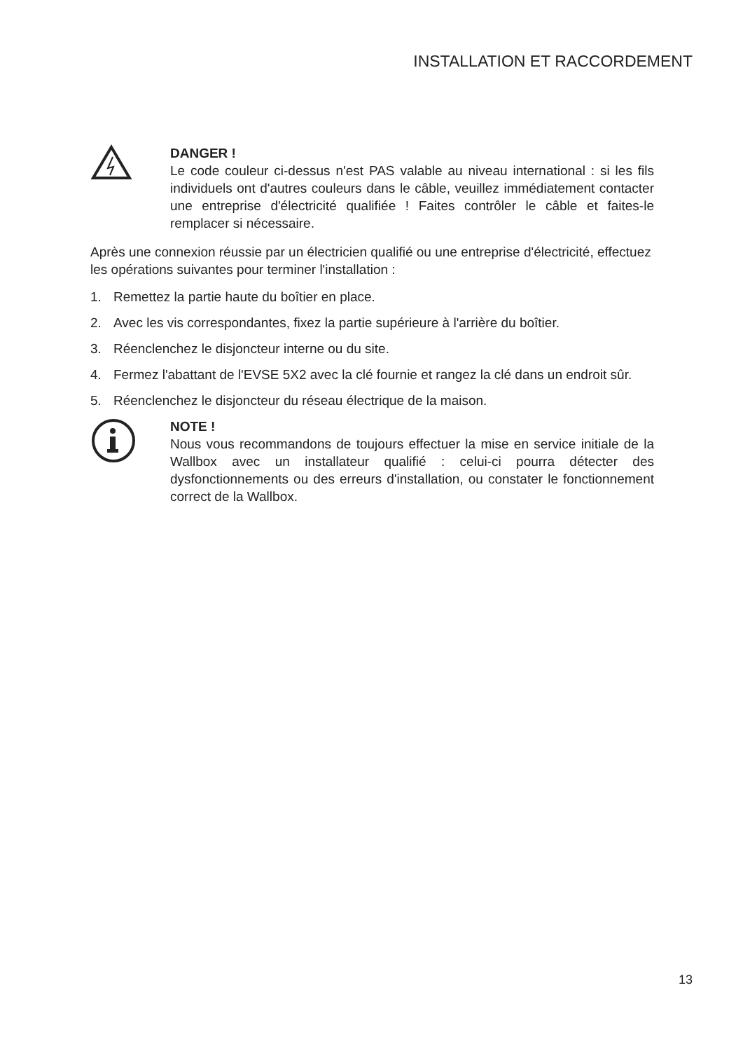INSTALLATION ET RACCORDEMENT
DANGER !
Le code couleur ci-dessus n'est PAS valable au niveau international : si les fils individuels ont d'autres couleurs dans le câble, veuillez immédiatement contacter une entreprise d'électricité qualifiée ! Faites contrôler le câble et faites-le remplacer si nécessaire.
Après une connexion réussie par un électricien qualifié ou une entreprise d'électricité, effectuez les opérations suivantes pour terminer l'installation :
1. Remettez la partie haute du boîtier en place.
2. Avec les vis correspondantes, fixez la partie supérieure à l'arrière du boîtier.
3. Réenclenchez le disjoncteur interne ou du site.
4. Fermez l'abattant de l'EVSE 5X2 avec la clé fournie et rangez la clé dans un endroit sûr.
5. Réenclenchez le disjoncteur du réseau électrique de la maison.
NOTE !
Nous vous recommandons de toujours effectuer la mise en service initiale de la Wallbox avec un installateur qualifié : celui-ci pourra détecter des dysfonctionnements ou des erreurs d'installation, ou constater le fonctionnement correct de la Wallbox.
13